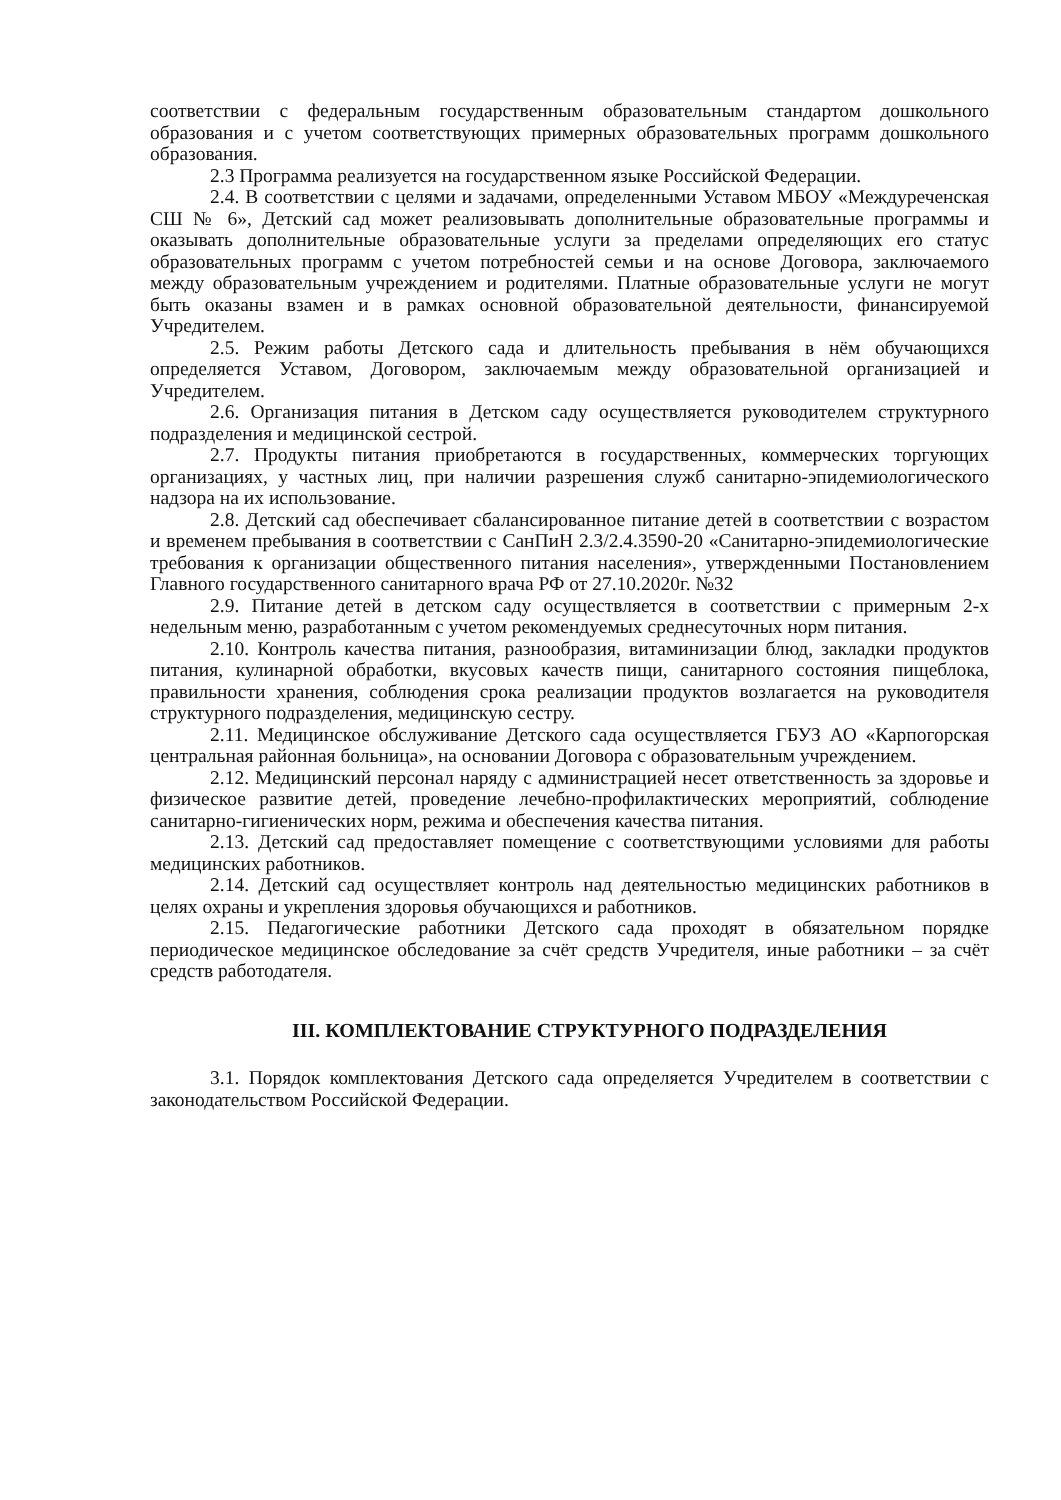соответствии с федеральным государственным образовательным стандартом дошкольного образования и с учетом соответствующих примерных образовательных программ дошкольного образования.
2.3 Программа реализуется на государственном языке Российской Федерации.
2.4. В соответствии с целями и задачами, определенными Уставом МБОУ «Междуреченская СШ № 6», Детский сад может реализовывать дополнительные образовательные программы и оказывать дополнительные образовательные услуги за пределами определяющих его статус образовательных программ с учетом потребностей семьи и на основе Договора, заключаемого между образовательным учреждением и родителями. Платные образовательные услуги не могут быть оказаны взамен и в рамках основной образовательной деятельности, финансируемой Учредителем.
2.5. Режим работы Детского сада и длительность пребывания в нём обучающихся определяется Уставом, Договором, заключаемым между образовательной организацией и Учредителем.
2.6. Организация питания в Детском саду осуществляется руководителем структурного подразделения и медицинской сестрой.
2.7. Продукты питания приобретаются в государственных, коммерческих торгующих организациях, у частных лиц, при наличии разрешения служб санитарно-эпидемиологического надзора на их использование.
2.8. Детский сад обеспечивает сбалансированное питание детей в соответствии с возрастом и временем пребывания в соответствии с СанПиН 2.3/2.4.3590-20 «Санитарно-эпидемиологические требования к организации общественного питания населения», утвержденными Постановлением Главного государственного санитарного врача РФ от 27.10.2020г. №32
2.9. Питание детей в детском саду осуществляется в соответствии с примерным 2-х недельным меню, разработанным с учетом рекомендуемых среднесуточных норм питания.
2.10. Контроль качества питания, разнообразия, витаминизации блюд, закладки продуктов питания, кулинарной обработки, вкусовых качеств пищи, санитарного состояния пищеблока, правильности хранения, соблюдения срока реализации продуктов возлагается на руководителя структурного подразделения, медицинскую сестру.
2.11. Медицинское обслуживание Детского сада осуществляется ГБУЗ АО «Карпогорская центральная районная больница», на основании Договора с образовательным учреждением.
2.12. Медицинский персонал наряду с администрацией несет ответственность за здоровье и физическое развитие детей, проведение лечебно-профилактических мероприятий, соблюдение санитарно-гигиенических норм, режима и обеспечения качества питания.
2.13. Детский сад предоставляет помещение с соответствующими условиями для работы медицинских работников.
2.14. Детский сад осуществляет контроль над деятельностью медицинских работников в целях охраны и укрепления здоровья обучающихся и работников.
2.15. Педагогические работники Детского сада проходят в обязательном порядке периодическое медицинское обследование за счёт средств Учредителя, иные работники – за счёт средств работодателя.
III. КОМПЛЕКТОВАНИЕ СТРУКТУРНОГО ПОДРАЗДЕЛЕНИЯ
3.1. Порядок комплектования Детского сада определяется Учредителем в соответствии с законодательством Российской Федерации.